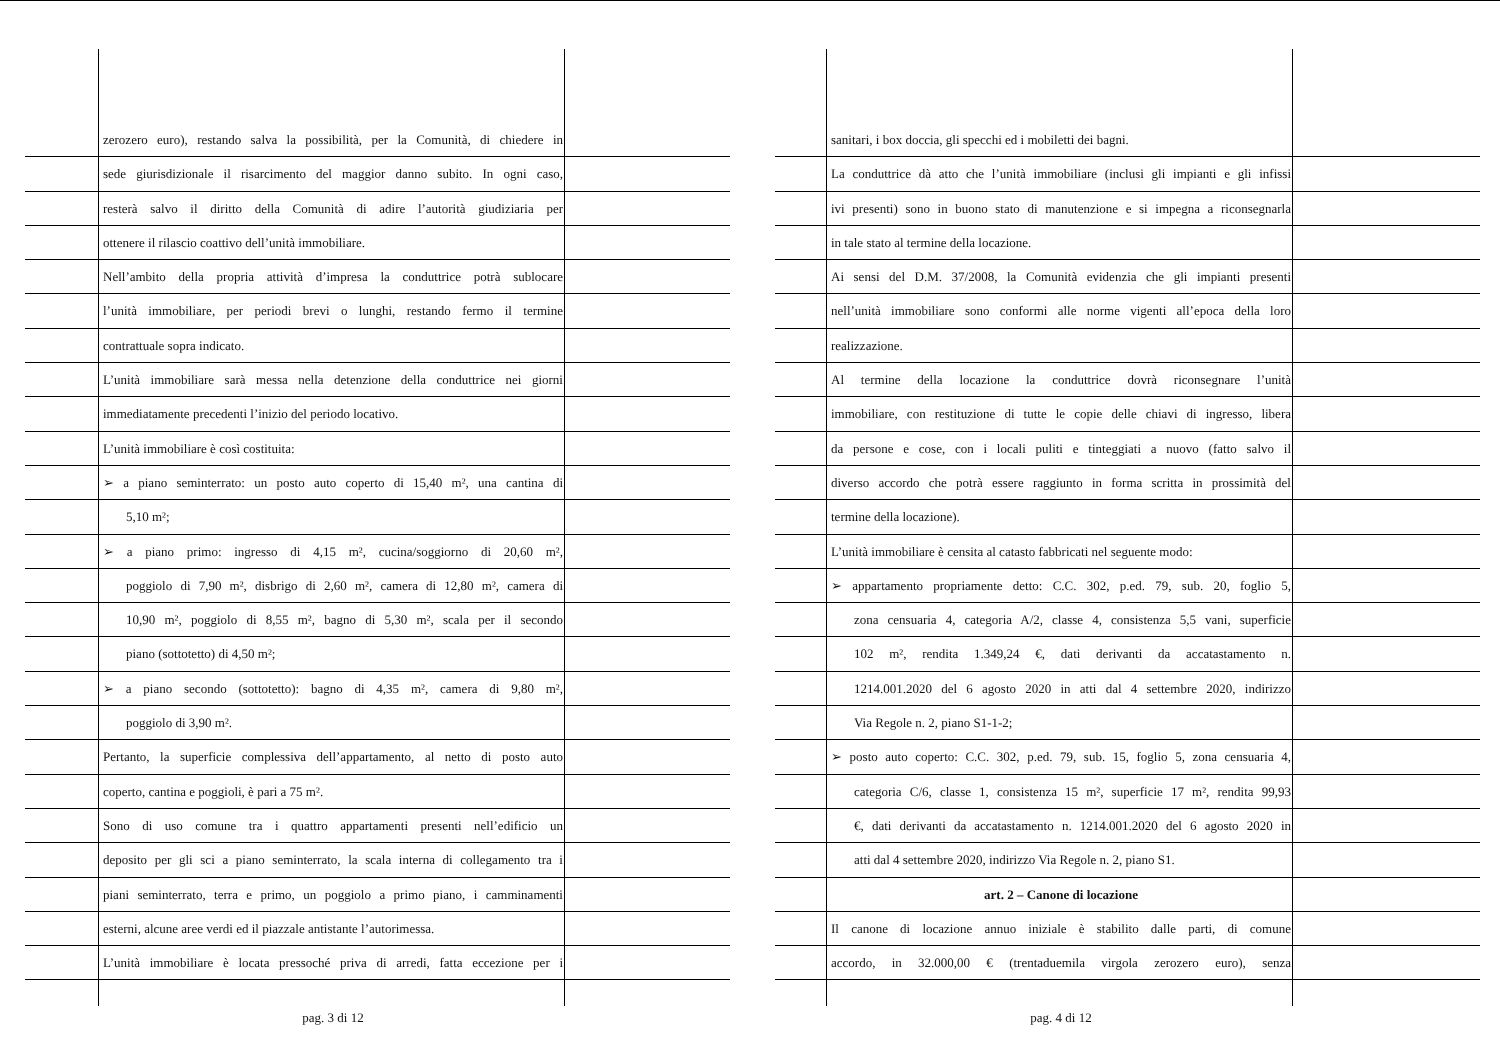zerozero euro), restando salva la possibilità, per la Comunità, di chiedere in
sede giurisdizionale il risarcimento del maggior danno subito. In ogni caso,
resterà salvo il diritto della Comunità di adire l’autorità giudiziaria per
ottenere il rilascio coattivo dell’unità immobiliare.
Nell’ambito della propria attività d’impresa la conduttrice potrà sublocare
l’unità immobiliare, per periodi brevi o lunghi, restando fermo il termine
contrattuale sopra indicato.
L’unità immobiliare sarà messa nella detenzione della conduttrice nei giorni
immediatamente precedenti l’inizio del periodo locativo.
L’unità immobiliare è così costituita:
➢ a piano seminterrato: un posto auto coperto di 15,40 m², una cantina di
5,10 m²;
➢ a piano primo: ingresso di 4,15 m², cucina/soggiorno di 20,60 m²,
poggiolo di 7,90 m², disbrigo di 2,60 m², camera di 12,80 m², camera di
10,90 m², poggiolo di 8,55 m², bagno di 5,30 m², scala per il secondo
piano (sottotetto) di 4,50 m²;
➢ a piano secondo (sottotetto): bagno di 4,35 m², camera di 9,80 m²,
poggiolo di 3,90 m².
Pertanto, la superficie complessiva dell’appartamento, al netto di posto auto
coperto, cantina e poggioli, è pari a 75 m².
Sono di uso comune tra i quattro appartamenti presenti nell’edificio un
deposito per gli sci a piano seminterrato, la scala interna di collegamento tra i
piani seminterrato, terra e primo, un poggiolo a primo piano, i camminamenti
esterni, alcune aree verdi ed il piazzale antistante l’autorimessa.
L’unità immobiliare è locata pressoché priva di arredi, fatta eccezione per i
pag. 3 di 12
sanitari, i box doccia, gli specchi ed i mobiletti dei bagni.
La conduttrice dà atto che l’unità immobiliare (inclusi gli impianti e gli infissi
ivi presenti) sono in buono stato di manutenzione e si impegna a riconsegnarla
in tale stato al termine della locazione.
Ai sensi del D.M. 37/2008, la Comunità evidenzia che gli impianti presenti
nell’unità immobiliare sono conformi alle norme vigenti all’epoca della loro
realizzazione.
Al termine della locazione la conduttrice dovrà riconsegnare l’unità
immobiliare, con restituzione di tutte le copie delle chiavi di ingresso, libera
da persone e cose, con i locali puliti e tinteggiati a nuovo (fatto salvo il
diverso accordo che potrà essere raggiunto in forma scritta in prossimità del
termine della locazione).
L’unità immobiliare è censita al catasto fabbricati nel seguente modo:
➢ appartamento propriamente detto: C.C. 302, p.ed. 79, sub. 20, foglio 5,
zona censuaria 4, categoria A/2, classe 4, consistenza 5,5 vani, superficie
102 m², rendita 1.349,24 €, dati derivanti da accatastamento n.
1214.001.2020 del 6 agosto 2020 in atti dal 4 settembre 2020, indirizzo
Via Regole n. 2, piano S1-1-2;
➢ posto auto coperto: C.C. 302, p.ed. 79, sub. 15, foglio 5, zona censuaria 4,
categoria C/6, classe 1, consistenza 15 m², superficie 17 m², rendita 99,93
€, dati derivanti da accatastamento n. 1214.001.2020 del 6 agosto 2020 in
atti dal 4 settembre 2020, indirizzo Via Regole n. 2, piano S1.
art. 2 – Canone di locazione
Il canone di locazione annuo iniziale è stabilito dalle parti, di comune
accordo, in 32.000,00 € (trentaduemila virgola zerozero euro), senza
pag. 4 di 12